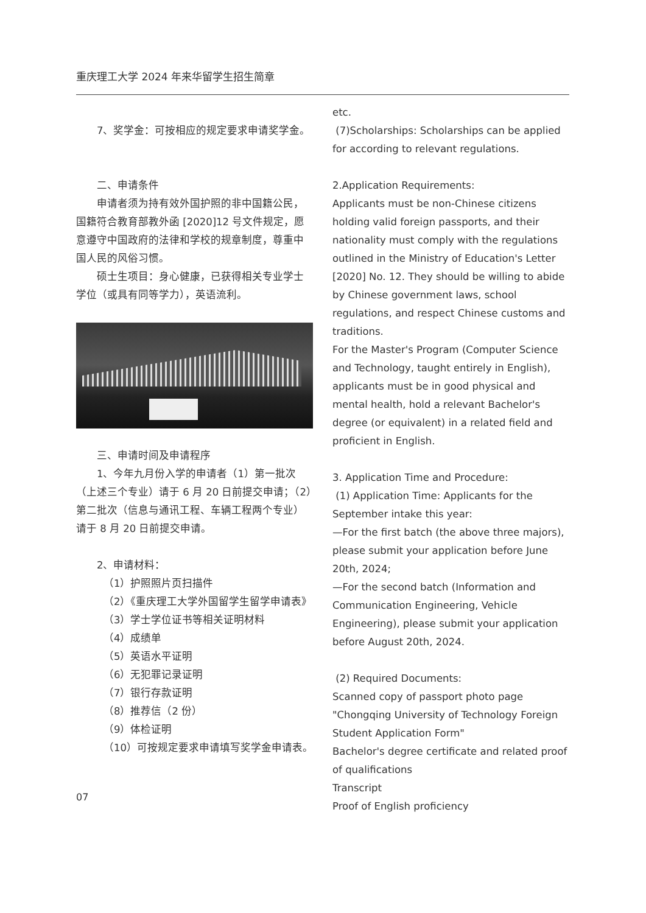重庆理工大学 2024 年来华留学生招生简章
7、奖学金：可按相应的规定要求申请奖学金。
二、申请条件
申请者须为持有效外国护照的非中国籍公民，国籍符合教育部教外函 [2020]12 号文件规定，愿意遵守中国政府的法律和学校的规章制度，尊重中国人民的风俗习惯。
硕士生项目：身心健康，已获得相关专业学士学位（或具有同等学力），英语流利。
三、申请时间及申请程序
1、今年九月份入学的申请者（1）第一批次（上述三个专业）请于 6 月 20 日前提交申请；（2）第二批次（信息与通讯工程、车辆工程两个专业）请于 8 月 20 日前提交申请。
2、申请材料：
（1）护照照片页扫描件
（2）《重庆理工大学外国留学生留学申请表》
（3）学士学位证书等相关证明材料
（4）成绩单
（5）英语水平证明
（6）无犯罪记录证明
（7）银行存款证明
（8）推荐信（2 份）
（9）体检证明
（10）可按规定要求申请填写奖学金申请表。
etc.
(7)Scholarships: Scholarships can be applied for according to relevant regulations.
2.Application Requirements:
Applicants must be non-Chinese citizens holding valid foreign passports, and their nationality must comply with the regulations outlined in the Ministry of Education's Letter [2020] No. 12. They should be willing to abide by Chinese government laws, school regulations, and respect Chinese customs and traditions.
For the Master's Program (Computer Science and Technology, taught entirely in English), applicants must be in good physical and mental health, hold a relevant Bachelor's degree (or equivalent) in a related field and proficient in English.
3. Application Time and Procedure:
(1) Application Time: Applicants for the September intake this year:
—For the first batch (the above three majors), please submit your application before June 20th, 2024;
—For the second batch (Information and Communication Engineering, Vehicle Engineering), please submit your application before August 20th, 2024.
(2) Required Documents:
Scanned copy of passport photo page
"Chongqing University of Technology Foreign Student Application Form"
Bachelor's degree certificate and related proof of qualifications
Transcript
Proof of English proficiency
07